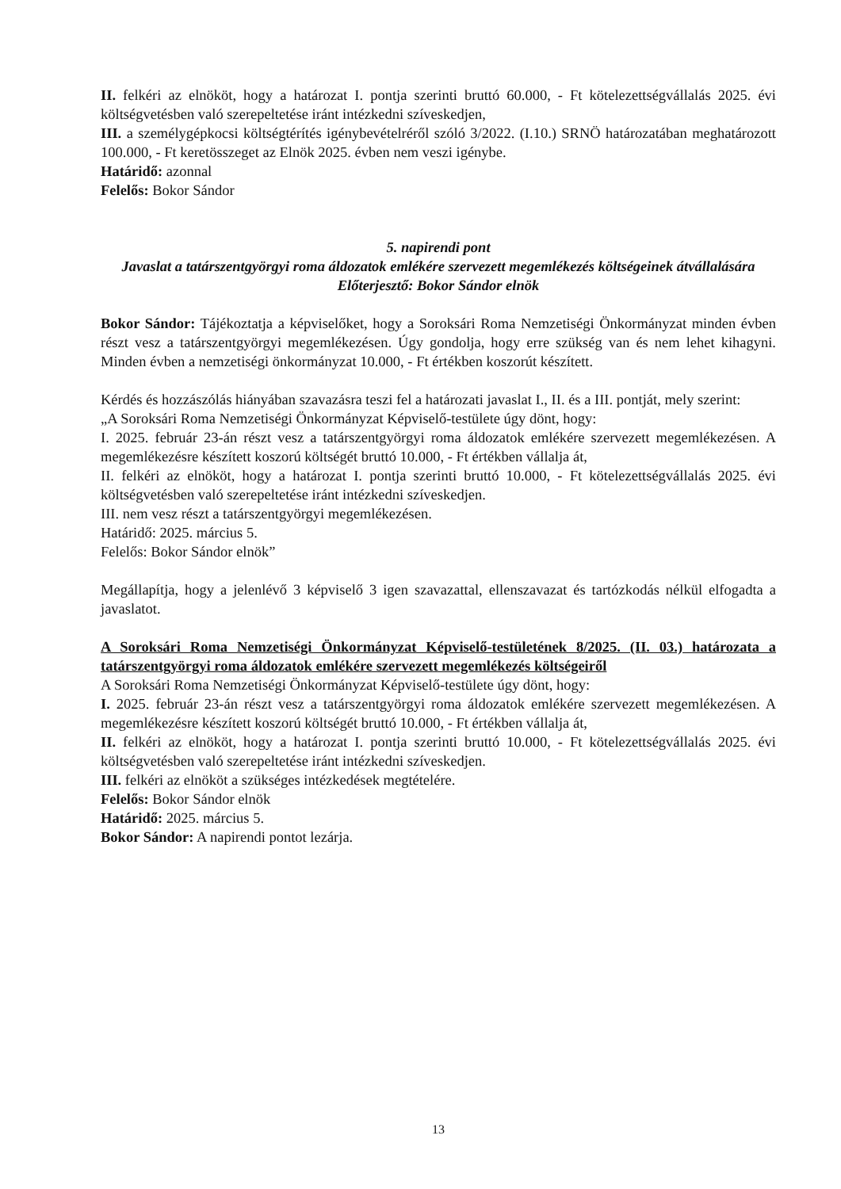II. felkéri az elnököt, hogy a határozat I. pontja szerinti bruttó 60.000, - Ft kötelezettségvállalás 2025. évi költségvetésben való szerepeltetése iránt intézkedni szíveskedjen,
III. a személygépkocsi költségtérítés igénybevételréről szóló 3/2022. (I.10.) SRNÖ határozatában meghatározott 100.000, - Ft keretösszeget az Elnök 2025. évben nem veszi igénybe.
Határidő: azonnal
Felelős: Bokor Sándor
5. napirendi pont
Javaslat a tatárszentgyörgyi roma áldozatok emlékére szervezett megemlékezés költségeinek átvállalására
Előterjesztő: Bokor Sándor elnök
Bokor Sándor: Tájékoztatja a képviselőket, hogy a Soroksári Roma Nemzetiségi Önkormányzat minden évben részt vesz a tatárszentgyörgyi megemlékezésen. Úgy gondolja, hogy erre szükség van és nem lehet kihagyni. Minden évben a nemzetiségi önkormányzat 10.000, - Ft értékben koszorút készített.
Kérdés és hozzászólás hiányában szavazásra teszi fel a határozati javaslat I., II. és a III. pontját, mely szerint:
„A Soroksári Roma Nemzetiségi Önkormányzat Képviselő-testülete úgy dönt, hogy:
I. 2025. február 23-án részt vesz a tatárszentgyörgyi roma áldozatok emlékére szervezett megemlékezésen. A megemlékezésre készített koszorú költségét bruttó 10.000, - Ft értékben vállalja át,
II. felkéri az elnököt, hogy a határozat I. pontja szerinti bruttó 10.000, - Ft kötelezettségvállalás 2025. évi költségvetésben való szerepeltetése iránt intézkedni szíveskedjen.
III. nem vesz részt a tatárszentgyörgyi megemlékezésen.
Határidő: 2025. március 5.
Felelős: Bokor Sándor elnök”
Megállapítja, hogy a jelenlévő 3 képviselő 3 igen szavazattal, ellenszavazat és tartózkodás nélkül elfogadta a javaslatot.
A Soroksári Roma Nemzetiségi Önkormányzat Képviselő-testületének 8/2025. (II. 03.) határozata a tatárszentgyörgyi roma áldozatok emlékére szervezett megemlékezés költségeiről
A Soroksári Roma Nemzetiségi Önkormányzat Képviselő-testülete úgy dönt, hogy:
I. 2025. február 23-án részt vesz a tatárszentgyörgyi roma áldozatok emlékére szervezett megemlékezésen. A megemlékezésre készített koszorú költségét bruttó 10.000, - Ft értékben vállalja át,
II. felkéri az elnököt, hogy a határozat I. pontja szerinti bruttó 10.000, - Ft kötelezettségvállalás 2025. évi költségvetésben való szerepeltetése iránt intézkedni szíveskedjen.
III. felkéri az elnököt a szükséges intézkedések megtételére.
Felelős: Bokor Sándor elnök
Határidő: 2025. március 5.
Bokor Sándor: A napirendi pontot lezárja.
13